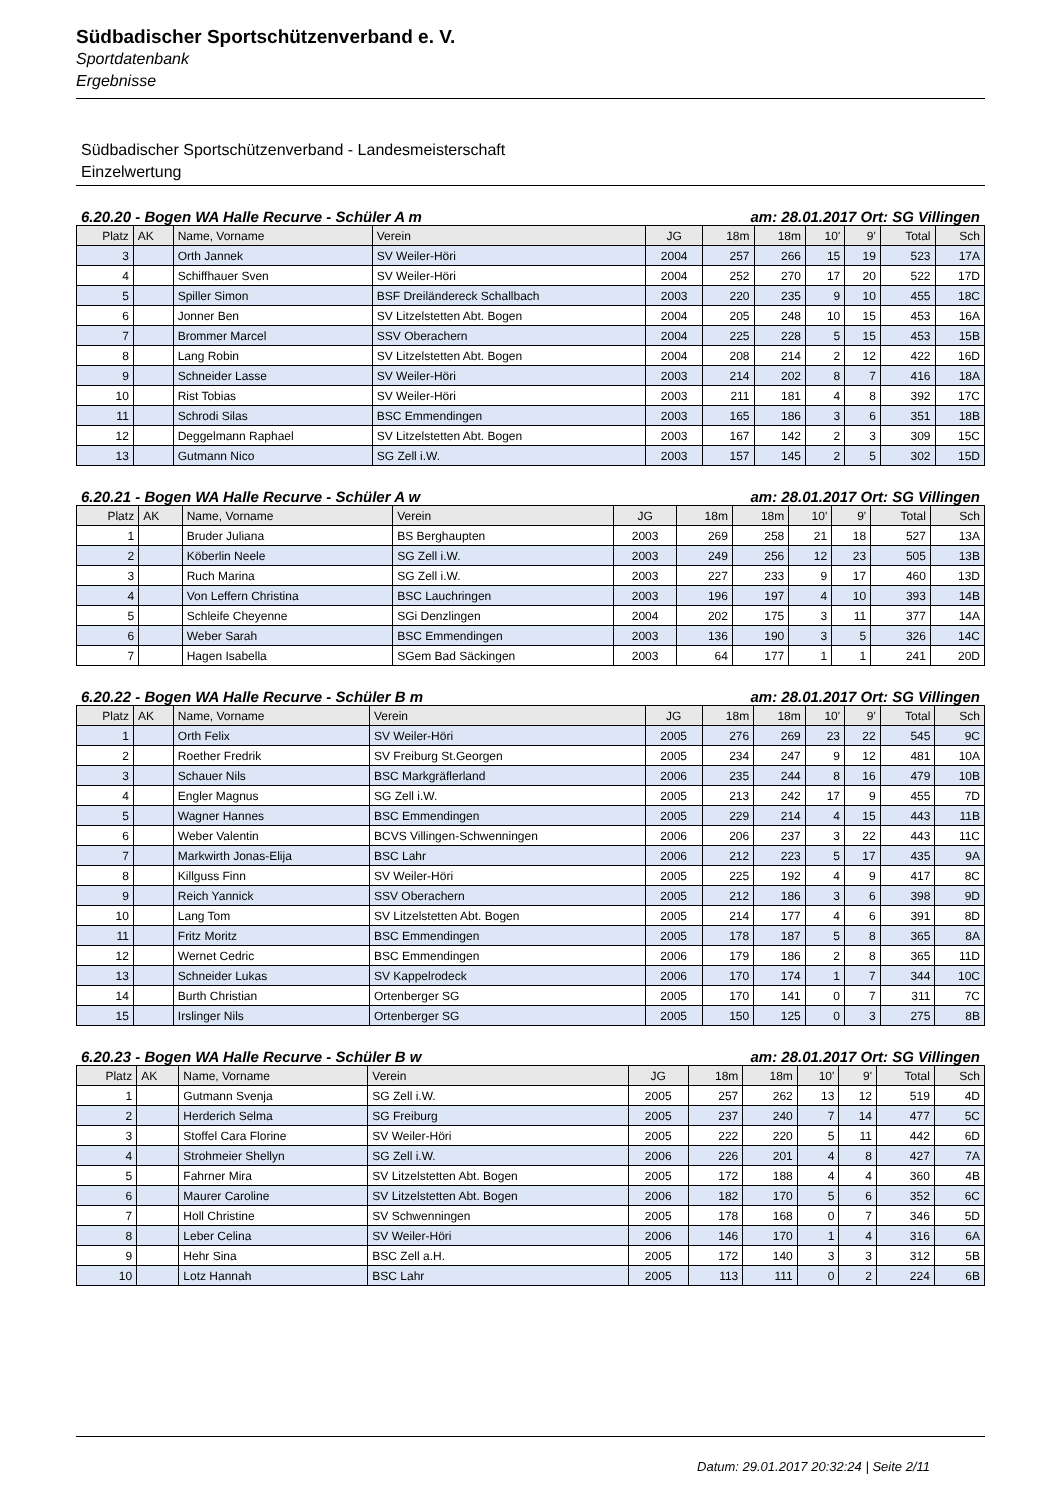Südbadischer Sportschützenverband e. V.
Sportdatenbank
Ergebnisse
Südbadischer Sportschützenverband - Landesmeisterschaft
Einzelwertung
6.20.20 - Bogen WA Halle Recurve - Schüler A m am: 28.01.2017 Ort: SG Villingen
| Platz | AK | Name, Vorname | Verein | JG | 18m | 18m | 10' | 9' | Total | Sch |
| --- | --- | --- | --- | --- | --- | --- | --- | --- | --- | --- |
| 3 | | Orth Jannek | SV Weiler-Höri | 2004 | 257 | 266 | 15 | 19 | 523 | 17A |
| 4 | | Schiffhauer Sven | SV Weiler-Höri | 2004 | 252 | 270 | 17 | 20 | 522 | 17D |
| 5 | | Spiller Simon | BSF Dreiländereck Schallbach | 2003 | 220 | 235 | 9 | 10 | 455 | 18C |
| 6 | | Jonner Ben | SV Litzelstetten Abt. Bogen | 2004 | 205 | 248 | 10 | 15 | 453 | 16A |
| 7 | | Brommer Marcel | SSV Oberachern | 2004 | 225 | 228 | 5 | 15 | 453 | 15B |
| 8 | | Lang Robin | SV Litzelstetten Abt. Bogen | 2004 | 208 | 214 | 2 | 12 | 422 | 16D |
| 9 | | Schneider Lasse | SV Weiler-Höri | 2003 | 214 | 202 | 8 | 7 | 416 | 18A |
| 10 | | Rist Tobias | SV Weiler-Höri | 2003 | 211 | 181 | 4 | 8 | 392 | 17C |
| 11 | | Schrodi Silas | BSC Emmendingen | 2003 | 165 | 186 | 3 | 6 | 351 | 18B |
| 12 | | Deggelmann Raphael | SV Litzelstetten Abt. Bogen | 2003 | 167 | 142 | 2 | 3 | 309 | 15C |
| 13 | | Gutmann Nico | SG Zell i.W. | 2003 | 157 | 145 | 2 | 5 | 302 | 15D |
6.20.21 - Bogen WA Halle Recurve - Schüler A w am: 28.01.2017 Ort: SG Villingen
| Platz | AK | Name, Vorname | Verein | JG | 18m | 18m | 10' | 9' | Total | Sch |
| --- | --- | --- | --- | --- | --- | --- | --- | --- | --- | --- |
| 1 | | Bruder Juliana | BS Berghaupten | 2003 | 269 | 258 | 21 | 18 | 527 | 13A |
| 2 | | Köberlin Neele | SG Zell i.W. | 2003 | 249 | 256 | 12 | 23 | 505 | 13B |
| 3 | | Ruch Marina | SG Zell i.W. | 2003 | 227 | 233 | 9 | 17 | 460 | 13D |
| 4 | | Von Leffern Christina | BSC Lauchringen | 2003 | 196 | 197 | 4 | 10 | 393 | 14B |
| 5 | | Schleife Cheyenne | SGi Denzlingen | 2004 | 202 | 175 | 3 | 11 | 377 | 14A |
| 6 | | Weber Sarah | BSC Emmendingen | 2003 | 136 | 190 | 3 | 5 | 326 | 14C |
| 7 | | Hagen Isabella | SGem Bad Säckingen | 2003 | 64 | 177 | 1 | 1 | 241 | 20D |
6.20.22 - Bogen WA Halle Recurve - Schüler B m am: 28.01.2017 Ort: SG Villingen
| Platz | AK | Name, Vorname | Verein | JG | 18m | 18m | 10' | 9' | Total | Sch |
| --- | --- | --- | --- | --- | --- | --- | --- | --- | --- | --- |
| 1 | | Orth Felix | SV Weiler-Höri | 2005 | 276 | 269 | 23 | 22 | 545 | 9C |
| 2 | | Roether Fredrik | SV Freiburg St.Georgen | 2005 | 234 | 247 | 9 | 12 | 481 | 10A |
| 3 | | Schauer Nils | BSC Markgräflerland | 2006 | 235 | 244 | 8 | 16 | 479 | 10B |
| 4 | | Engler Magnus | SG Zell i.W. | 2005 | 213 | 242 | 17 | 9 | 455 | 7D |
| 5 | | Wagner Hannes | BSC Emmendingen | 2005 | 229 | 214 | 4 | 15 | 443 | 11B |
| 6 | | Weber Valentin | BCVS Villingen-Schwenningen | 2006 | 206 | 237 | 3 | 22 | 443 | 11C |
| 7 | | Markwirth Jonas-Elija | BSC Lahr | 2006 | 212 | 223 | 5 | 17 | 435 | 9A |
| 8 | | Killguss Finn | SV Weiler-Höri | 2005 | 225 | 192 | 4 | 9 | 417 | 8C |
| 9 | | Reich Yannick | SSV Oberachern | 2005 | 212 | 186 | 3 | 6 | 398 | 9D |
| 10 | | Lang Tom | SV Litzelstetten Abt. Bogen | 2005 | 214 | 177 | 4 | 6 | 391 | 8D |
| 11 | | Fritz Moritz | BSC Emmendingen | 2005 | 178 | 187 | 5 | 8 | 365 | 8A |
| 12 | | Wernet Cedric | BSC Emmendingen | 2006 | 179 | 186 | 2 | 8 | 365 | 11D |
| 13 | | Schneider Lukas | SV Kappelrodeck | 2006 | 170 | 174 | 1 | 7 | 344 | 10C |
| 14 | | Burth Christian | Ortenberger SG | 2005 | 170 | 141 | 0 | 7 | 311 | 7C |
| 15 | | Irslinger Nils | Ortenberger SG | 2005 | 150 | 125 | 0 | 3 | 275 | 8B |
6.20.23 - Bogen WA Halle Recurve - Schüler B w am: 28.01.2017 Ort: SG Villingen
| Platz | AK | Name, Vorname | Verein | JG | 18m | 18m | 10' | 9' | Total | Sch |
| --- | --- | --- | --- | --- | --- | --- | --- | --- | --- | --- |
| 1 | | Gutmann Svenja | SG Zell i.W. | 2005 | 257 | 262 | 13 | 12 | 519 | 4D |
| 2 | | Herderich Selma | SG Freiburg | 2005 | 237 | 240 | 7 | 14 | 477 | 5C |
| 3 | | Stoffel Cara Florine | SV Weiler-Höri | 2005 | 222 | 220 | 5 | 11 | 442 | 6D |
| 4 | | Strohmeier Shellyn | SG Zell i.W. | 2006 | 226 | 201 | 4 | 8 | 427 | 7A |
| 5 | | Fahrner Mira | SV Litzelstetten Abt. Bogen | 2005 | 172 | 188 | 4 | 4 | 360 | 4B |
| 6 | | Maurer Caroline | SV Litzelstetten Abt. Bogen | 2006 | 182 | 170 | 5 | 6 | 352 | 6C |
| 7 | | Holl Christine | SV Schwenningen | 2005 | 178 | 168 | 0 | 7 | 346 | 5D |
| 8 | | Leber Celina | SV Weiler-Höri | 2006 | 146 | 170 | 1 | 4 | 316 | 6A |
| 9 | | Hehr Sina | BSC Zell a.H. | 2005 | 172 | 140 | 3 | 3 | 312 | 5B |
| 10 | | Lotz Hannah | BSC Lahr | 2005 | 113 | 111 | 0 | 2 | 224 | 6B |
Datum: 29.01.2017 20:32:24 | Seite 2/11